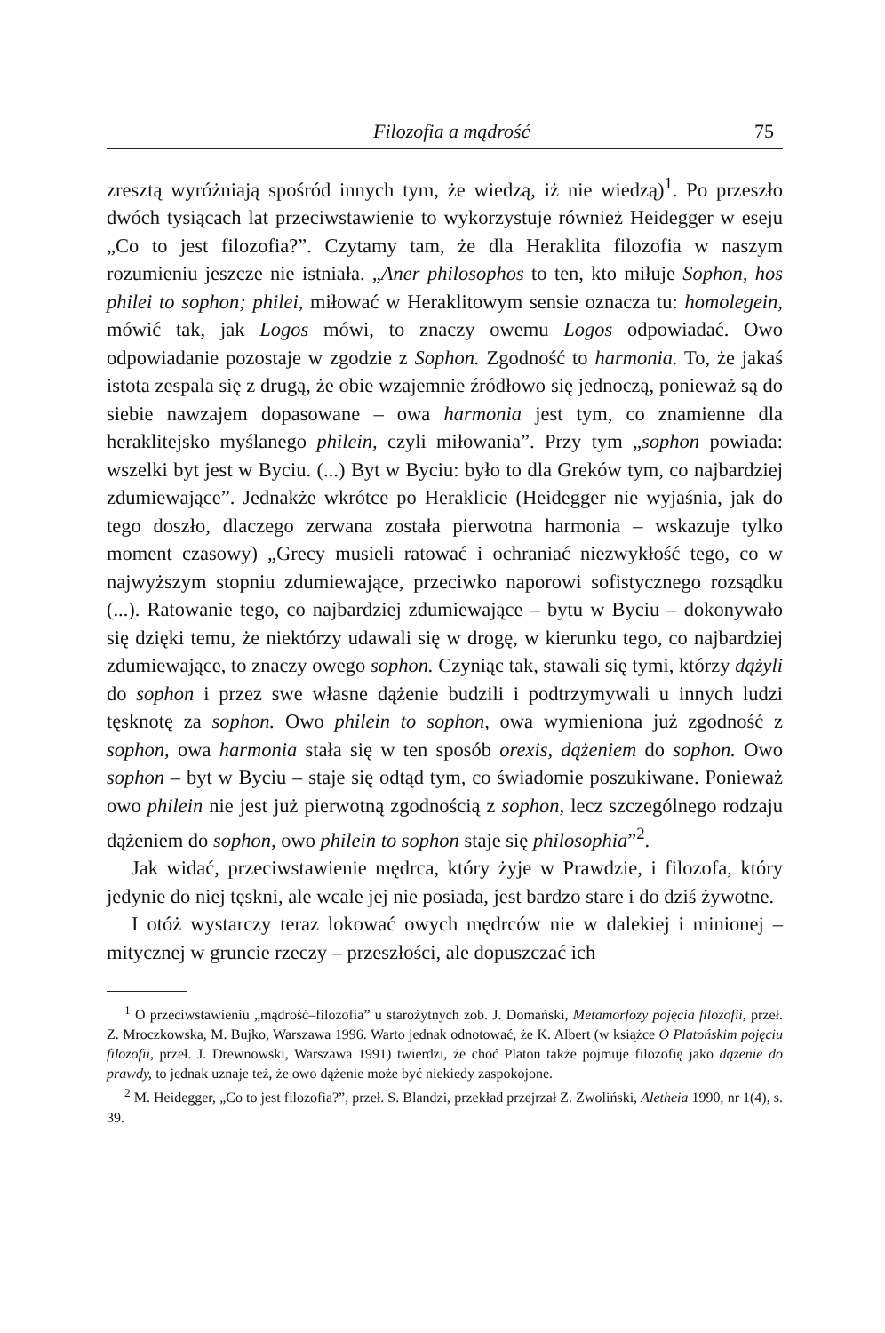Filozofia a mądrość 75
zresztą wyróżniają spośród innych tym, że wiedzą, iż nie wiedzą)<sup>1</sup>. Po przeszło dwóch tysiącach lat przeciwstawienie to wykorzystuje również Heidegger w eseju „Co to jest filozofia?”. Czytamy tam, że dla Heraklita filozofia w naszym rozumieniu jeszcze nie istniała. „Aner philosophos to ten, kto miłuje Sophon, hos philei to sophon; philei, miłować w Heraklitowym sensie oznacza tu: homolegein, mówić tak, jak Logos mówi, to znaczy owemu Logos odpowiadać. Owo odpowiadanie pozostaje w zgodzie z Sophon. Zgodność to harmonia. To, że jakaś istota zespala się z drugą, że obie wzajemnie źródłowo się jednoczą, ponieważ są do siebie nawzajem dopasowane – owa harmonia jest tym, co znamienne dla heraklitejsko myślanego philein, czyli miłowania”. Przy tym „sophon powiada: wszelki byt jest w Byciu. (...) Byt w Byciu: było to dla Greków tym, co najbardziej zdumiewające”. Jednakże wkrótce po Heraklicie (Heidegger nie wyjaśnia, jak do tego doszło, dlaczego zerwana została pierwotna harmonia – wskazuje tylko moment czasowy) „Grecy musieli ratować i ochraniać niezwykłość tego, co w najwyższym stopniu zdumiewające, przeciwko naporowi sofistycznego rozsądku (...). Ratowanie tego, co najbardziej zdumiewające – bytu w Byciu – dokonywało się dzięki temu, że niektórzy udawali się w drogę, w kierunku tego, co najbardziej zdumiewające, to znaczy owego sophon. Czyniąc tak, stawali się tymi, którzy dążyli do sophon i przez swe własne dążenie budzili i podtrzymywali u innych ludzi tęsknotę za sophon. Owo philein to sophon, owa wymieniona już zgodność z sophon, owa harmonia stała się w ten sposób orexis, dążeniem do sophon. Owo sophon – byt w Byciu – staje się odtąd tym, co świadomie poszukiwane. Ponieważ owo philein nie jest już pierwotną zgodnością z sophon, lecz szczególnego rodzaju dążeniem do sophon, owo philein to sophon staje się philosophia”<sup>2</sup>.
Jak widać, przeciwstawienie mędrca, który żyje w Prawdzie, i filozofa, który jedynie do niej tęskni, ale wcale jej nie posiada, jest bardzo stare i do dziś żywotne.
I otóż wystarczy teraz lokować owych mędrców nie w dalekiej i minionej – mitycznej w gruncie rzeczy – przeszłości, ale dopuszczać ich
<sup>1</sup> O przeciwstawieniu „mądrość–filozofia” u starożytnych zob. J. Domański, Metamorfozy pojęcia filozofii, przeł. Z. Mroczkowska, M. Bujko, Warszawa 1996. Warto jednak odnotować, że K. Albert (w książce O Platońskim pojęciu filozofii, przeł. J. Drewnowski, Warszawa 1991) twierdzi, że choć Platon także pojmuje filozofię jako dążenie do prawdy, to jednak uznaje też, że owo dążenie może być niekiedy zaspokojone.
<sup>2</sup> M. Heidegger, „Co to jest filozofia?”, przeł. S. Blandzi, przekład przejrzał Z. Zwoliński, Aletheia 1990, nr 1(4), s. 39.